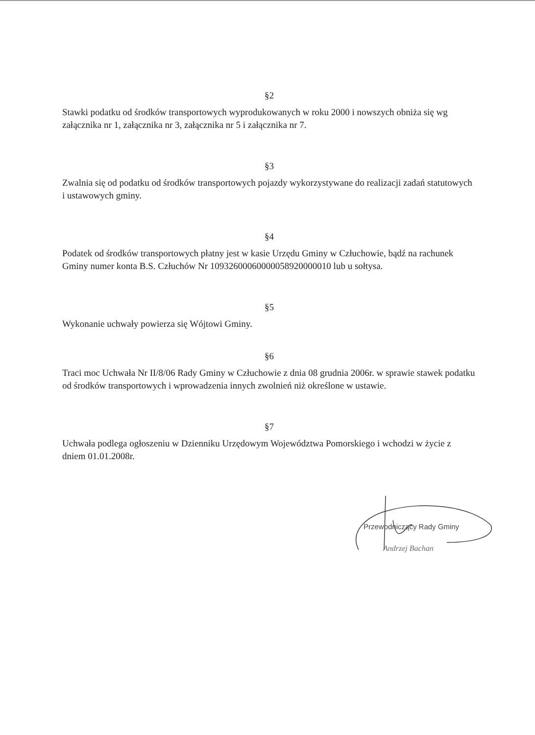§2
Stawki podatku od środków transportowych wyprodukowanych w roku 2000 i nowszych obniża się wg załącznika nr 1, załącznika nr 3, załącznika nr 5 i załącznika nr 7.
§3
Zwalnia się od podatku od środków transportowych pojazdy wykorzystywane do realizacji zadań statutowych i ustawowych gminy.
§4
Podatek od środków transportowych płatny jest w kasie Urzędu Gminy w Człuchowie, bądź na rachunek Gminy numer konta B.S. Człuchów Nr 10932600060000058920000010 lub u sołtysa.
§5
Wykonanie uchwały powierza się Wójtowi Gminy.
§6
Traci moc Uchwała Nr II/8/06 Rady Gminy w Człuchowie z dnia 08 grudnia 2006r. w sprawie stawek podatku od środków transportowych i wprowadzenia innych zwolnień niż określone w ustawie.
§7
Uchwała podlega ogłoszeniu w Dzienniku Urzędowym Województwa Pomorskiego i wchodzi w życie z dniem 01.01.2008r.
Przewodniczący Rady Gminy
Andrzej Bachan